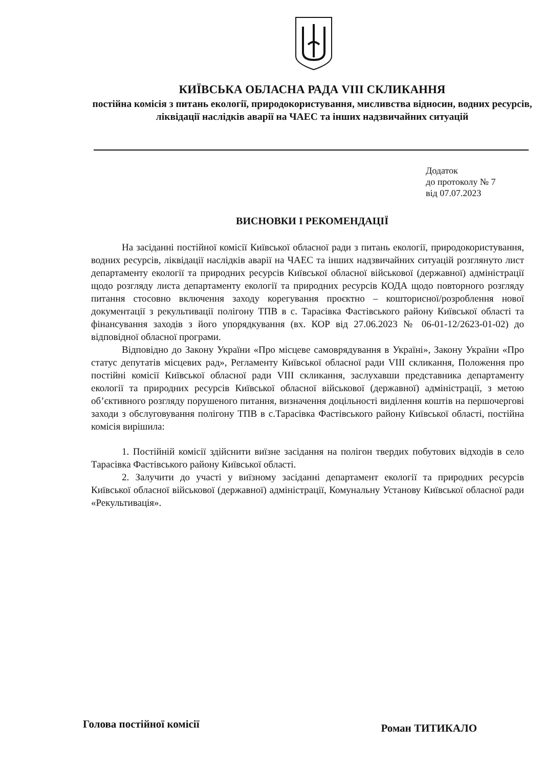КИЇВСЬКА ОБЛАСНА РАДА VIII СКЛИКАННЯ
постійна комісія з питань екології, природокористування, мисливства відносин, водних ресурсів, ліквідації наслідків аварії на ЧАЕС та інших надзвичайних ситуацій
Додаток
до протоколу № 7
від 07.07.2023
ВИСНОВКИ І РЕКОМЕНДАЦІЇ
На засіданні постійної комісії Київської обласної ради з питань екології, природокористування, водних ресурсів, ліквідації наслідків аварії на ЧАЕС та інших надзвичайних ситуацій розглянуто лист департаменту екології та природних ресурсів Київської обласної військової (державної) адміністрації щодо розгляду листа департаменту екології та природних ресурсів КОДА щодо повторного розгляду питання стосовно включення заходу корегування проєктно – кошторисної/розроблення нової документації з рекультивації полігону ТПВ в с. Тарасівка Фастівського району Київської області та фінансування заходів з його упорядкування (вх. КОР від 27.06.2023 № 06-01-12/2623-01-02) до відповідної обласної програми.
Відповідно до Закону України «Про місцеве самоврядування в Україні», Закону України «Про статус депутатів місцевих рад», Регламенту Київської обласної ради VIII скликання, Положення про постійні комісії Київської обласної ради VIII скликання, заслухавши представника департаменту екології та природних ресурсів Київської обласної військової (державної) адміністрації, з метою об’єктивного розгляду порушеного питання, визначення доцільності виділення коштів на першочергові заходи з обслуговування полігону ТПВ в с.Тарасівка Фастівського району Київської області, постійна комісія вирішила:
1. Постійній комісії здійснити виїзне засідання на полігон твердих побутових відходів в село Тарасівка Фастівського району Київської області.
2. Залучити до участі у виїзному засіданні департамент екології та природних ресурсів Київської обласної військової (державної) адміністрації, Комунальну Установу Київської обласної ради «Рекультивація».
Голова постійної комісії Роман ТИТИКАЛО